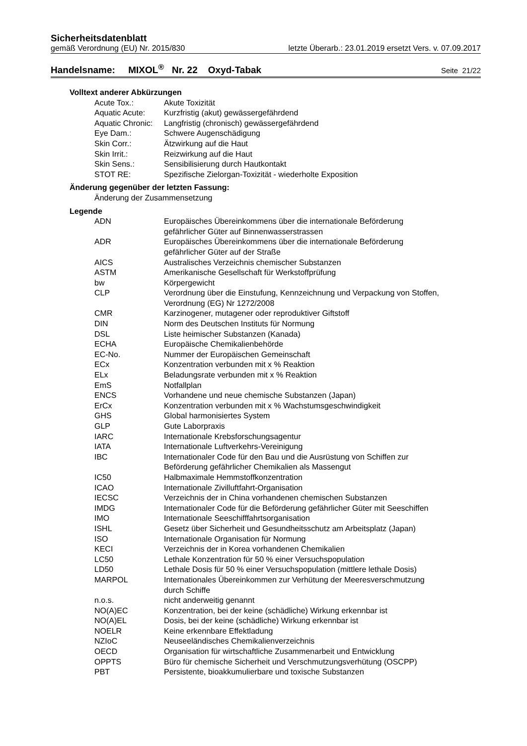Sicherheitsdatenblatt
gemäß Verordnung (EU) Nr. 2015/830 letzte Überarb.: 23.01.2019 ersetzt Vers. v. 07.09.2017
Handelsname: MIXOL<sup>®</sup> Nr. 22 Oxyd-Tabak Seite 21/22
Volltext anderer Abkürzungen
| Acute Tox.: | Akute Toxizität |
| Aquatic Acute: | Kurzfristig (akut) gewässergefährdend |
| Aquatic Chronic: | Langfristig (chronisch) gewässergefährdend |
| Eye Dam.: | Schwere Augenschädigung |
| Skin Corr.: | Ätzwirkung auf die Haut |
| Skin Irrit.: | Reizwirkung auf die Haut |
| Skin Sens.: | Sensibilisierung durch Hautkontakt |
| STOT RE: | Spezifische Zielorgan-Toxizität - wiederholte Exposition |
Änderung gegenüber der letzten Fassung:
Änderung der Zusammensetzung
Legende
| ADN | Europäisches Übereinkommens über die internationale Beförderung gefährlicher Güter auf Binnenwasserstrassen |
| ADR | Europäisches Übereinkommens über die internationale Beförderung gefährlicher Güter auf der Straße |
| AICS | Australisches Verzeichnis chemischer Substanzen |
| ASTM | Amerikanische Gesellschaft für Werkstoffprüfung |
| bw | Körpergewicht |
| CLP | Verordnung über die Einstufung, Kennzeichnung und Verpackung von Stoffen, Verordnung (EG) Nr 1272/2008 |
| CMR | Karzinogener, mutagener oder reproduktiver Giftstoff |
| DIN | Norm des Deutschen Instituts für Normung |
| DSL | Liste heimischer Substanzen (Kanada) |
| ECHA | Europäische Chemikalienbehörde |
| EC-No. | Nummer der Europäischen Gemeinschaft |
| ECx | Konzentration verbunden mit x % Reaktion |
| ELx | Beladungsrate verbunden mit x % Reaktion |
| EmS | Notfallplan |
| ENCS | Vorhandene und neue chemische Substanzen (Japan) |
| ErCx | Konzentration verbunden mit x % Wachstumsgeschwindigkeit |
| GHS | Global harmonisiertes System |
| GLP | Gute Laborpraxis |
| IARC | Internationale Krebsforschungsagentur |
| IATA | Internationale Luftverkehrs-Vereinigung |
| IBC | Internationaler Code für den Bau und die Ausrüstung von Schiffen zur Beförderung gefährlicher Chemikalien als Massengut |
| IC50 | Halbmaximale Hemmstoffkonzentration |
| ICAO | Internationale Zivilluftfahrt-Organisation |
| IECSC | Verzeichnis der in China vorhandenen chemischen Substanzen |
| IMDG | Internationaler Code für die Beförderung gefährlicher Güter mit Seeschiffen |
| IMO | Internationale Seeschifffahrtsorganisation |
| ISHL | Gesetz über Sicherheit und Gesundheitsschutz am Arbeitsplatz (Japan) |
| ISO | Internationale Organisation für Normung |
| KECI | Verzeichnis der in Korea vorhandenen Chemikalien |
| LC50 | Lethale Konzentration für 50 % einer Versuchspopulation |
| LD50 | Lethale Dosis für 50 % einer Versuchspopulation (mittlere lethale Dosis) |
| MARPOL | Internationales Übereinkommen zur Verhütung der Meeresverschmutzung durch Schiffe |
| n.o.s. | nicht anderweitig genannt |
| NO(A)EC | Konzentration, bei der keine (schädliche) Wirkung erkennbar ist |
| NO(A)EL | Dosis, bei der keine (schädliche) Wirkung erkennbar ist |
| NOELR | Keine erkennbare Effektladung |
| NZIoC | Neuseeländisches Chemikalienverzeichnis |
| OECD | Organisation für wirtschaftliche Zusammenarbeit und Entwicklung |
| OPPTS | Büro für chemische Sicherheit und Verschmutzungsverhütung (OSCPP) |
| PBT | Persistente, bioakkumulierbare und toxische Substanzen |